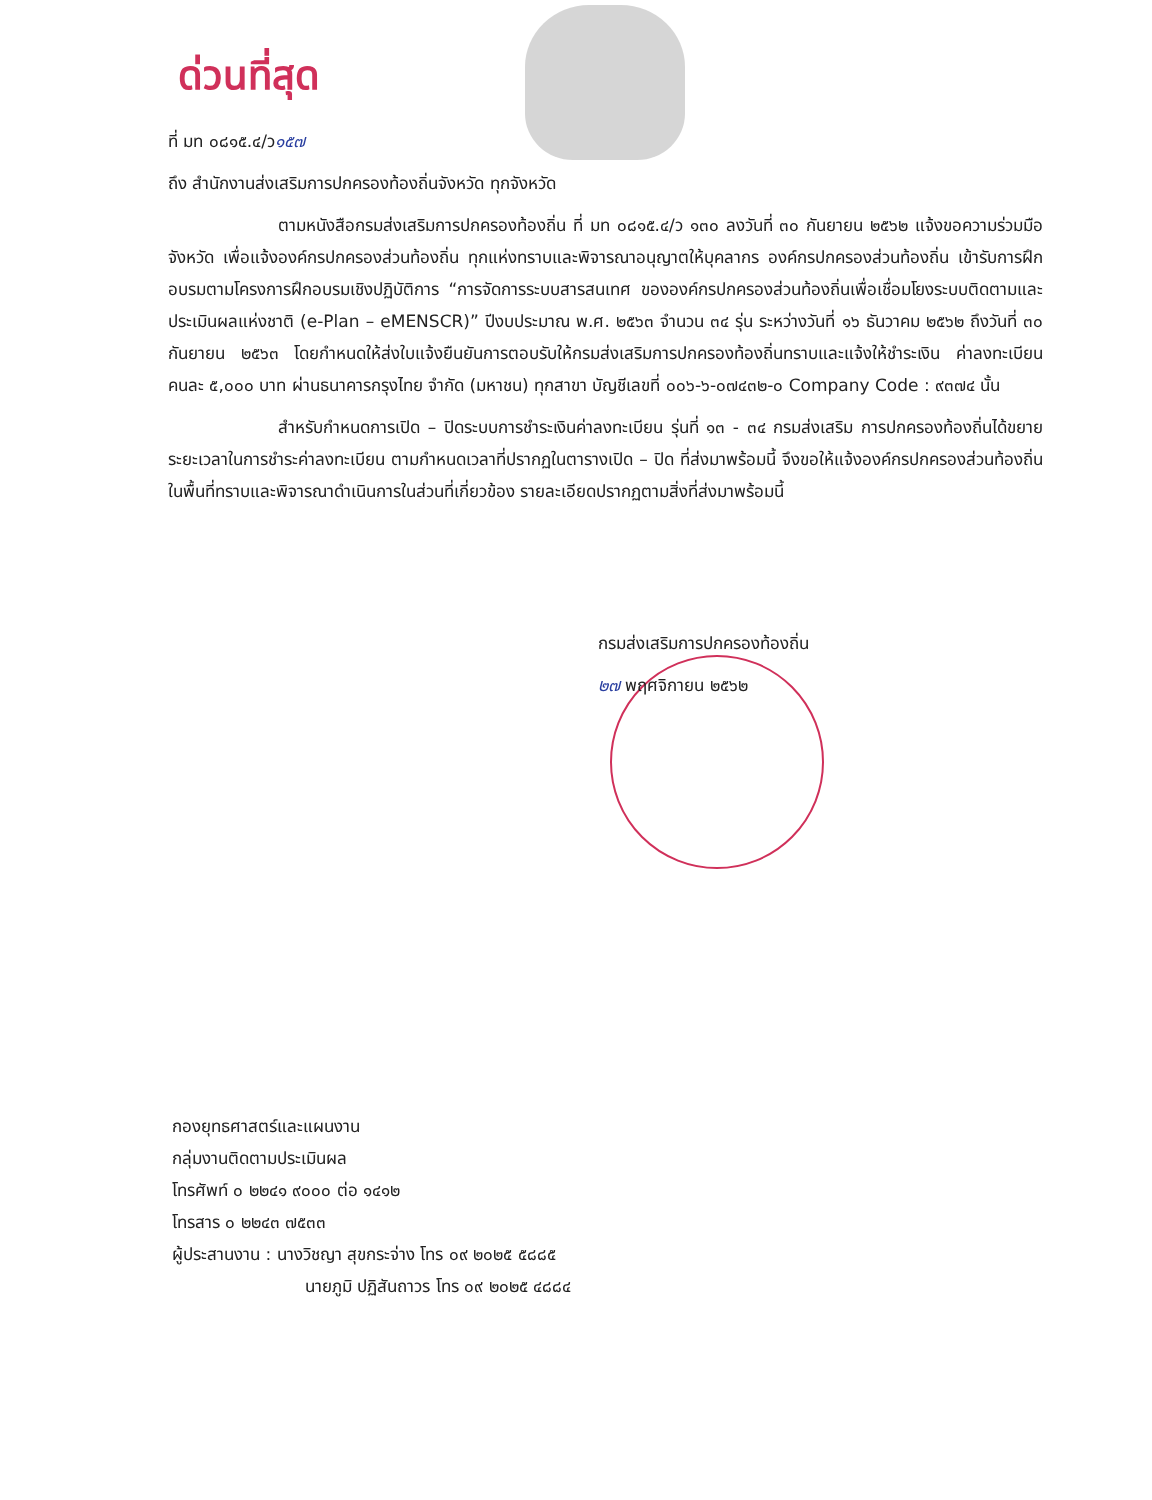ด่วนที่สุด
ที่ มท ๐๘๑๕.๔/ว๑๕๗
ถึง สำนักงานส่งเสริมการปกครองท้องถิ่นจังหวัด ทุกจังหวัด
ตามหนังสือกรมส่งเสริมการปกครองท้องถิ่น ที่ มท ๐๘๑๕.๔/ว ๑๓๐ ลงวันที่ ๓๐ กันยายน ๒๕๖๒ แจ้งขอความร่วมมือจังหวัด เพื่อแจ้งองค์กรปกครองส่วนท้องถิ่น ทุกแห่งทราบและพิจารณาอนุญาตให้บุคลากร องค์กรปกครองส่วนท้องถิ่น เข้ารับการฝึกอบรมตามโครงการฝึกอบรมเชิงปฏิบัติการ “การจัดการระบบสารสนเทศ ขององค์กรปกครองส่วนท้องถิ่นเพื่อเชื่อมโยงระบบติดตามและประเมินผลแห่งชาติ (e-Plan – eMENSCR)” ปีงบประมาณ พ.ศ. ๒๕๖๓ จำนวน ๓๔ รุ่น ระหว่างวันที่ ๑๖ ธันวาคม ๒๕๖๒ ถึงวันที่ ๓๐ กันยายน ๒๕๖๓ โดยกำหนดให้ส่งใบแจ้งยืนยันการตอบรับให้กรมส่งเสริมการปกครองท้องถิ่นทราบและแจ้งให้ชำระเงิน ค่าลงทะเบียนคนละ ๕,๐๐๐ บาท ผ่านธนาคารกรุงไทย จำกัด (มหาชน) ทุกสาขา บัญชีเลขที่ ๐๐๖-๖-๐๗๔๓๒-๐ Company Code : ๙๓๗๔ นั้น
สำหรับกำหนดการเปิด – ปิดระบบการชำระเงินค่าลงทะเบียน รุ่นที่ ๑๓ - ๓๔ กรมส่งเสริม การปกครองท้องถิ่นได้ขยายระยะเวลาในการชำระค่าลงทะเบียน ตามกำหนดเวลาที่ปรากฏในตารางเปิด – ปิด ที่ส่งมาพร้อมนี้ จึงขอให้แจ้งองค์กรปกครองส่วนท้องถิ่น ในพื้นที่ทราบและพิจารณาดำเนินการในส่วนที่เกี่ยวข้อง รายละเอียดปรากฏตามสิ่งที่ส่งมาพร้อมนี้
กรมส่งเสริมการปกครองท้องถิ่น
๒๗ พฤศจิกายน ๒๕๖๒
กองยุทธศาสตร์และแผนงาน
กลุ่มงานติดตามประเมินผล
โทรศัพท์ ๐ ๒๒๔๑ ๙๐๐๐ ต่อ ๑๔๑๒
โทรสาร ๐ ๒๒๔๓ ๗๕๓๓
ผู้ประสานงาน : นางวิชญา สุขกระจ่าง โทร ๐๙ ๒๐๒๕ ๕๘๘๕
นายภูมิ ปฏิสันถาวร โทร ๐๙ ๒๐๒๕ ๔๘๘๔